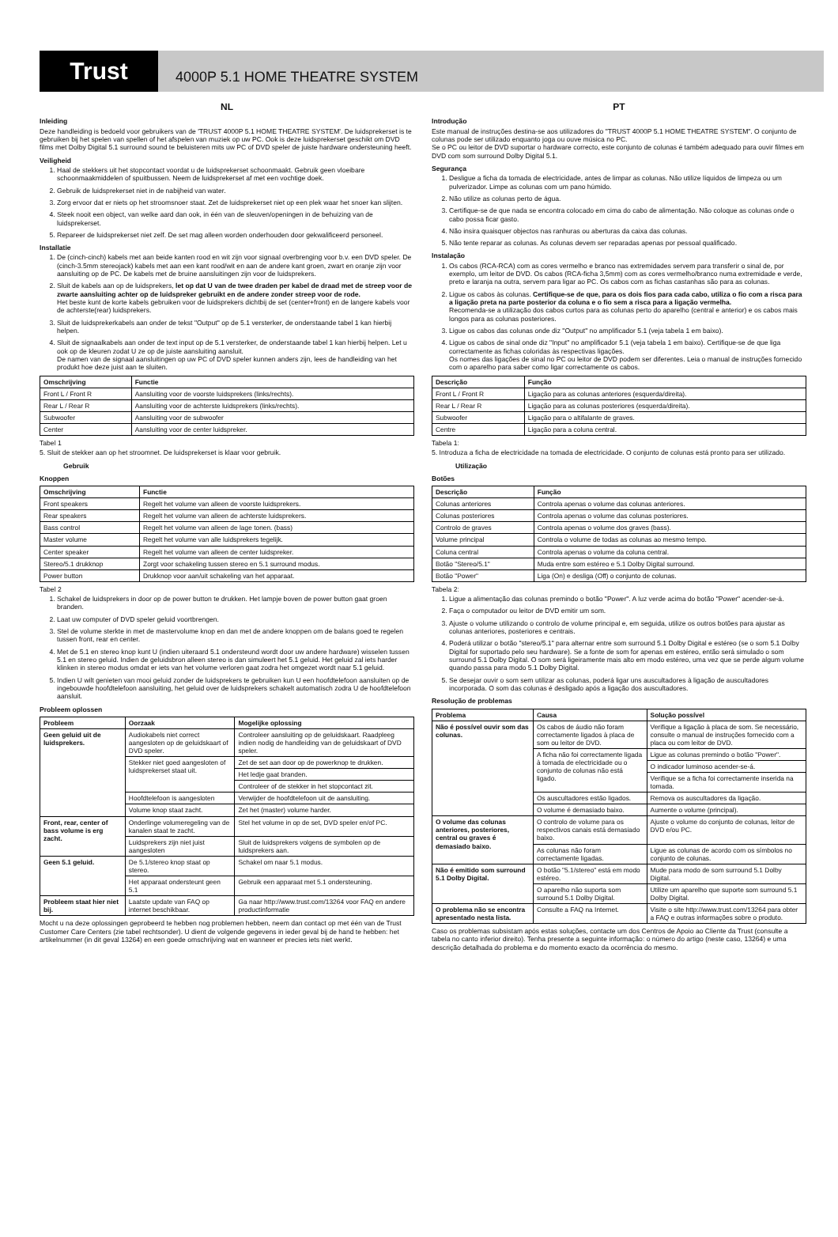Trust
4000P 5.1 HOME THEATRE SYSTEM
NL
Inleiding
Deze handleiding is bedoeld voor gebruikers van de 'TRUST 4000P 5.1 HOME THEATRE SYSTEM'. De luidsprekerset is te gebruiken bij het spelen van spellen of het afspelen van muziek op uw PC. Ook is deze luidsprekerset geschikt om DVD films met Dolby Digital 5.1 surround sound te beluisteren mits uw PC of DVD speler de juiste hardware ondersteuning heeft.
Veiligheid
1. Haal de stekkers uit het stopcontact voordat u de luidsprekerset schoonmaakt. Gebruik geen vloeibare schoonmaakmiddelen of spuitbussen. Neem de luidsprekerset af met een vochtige doek.
2. Gebruik de luidsprekerset niet in de nabijheid van water.
3. Zorg ervoor dat er niets op het stroomsnoer staat. Zet de luidsprekerset niet op een plek waar het snoer kan slijten.
4. Steek nooit een object, van welke aard dan ook, in één van de sleuven/openingen in de behuizing van de luidsprekerset.
5. Repareer de luidsprekerset niet zelf. De set mag alleen worden onderhouden door gekwalificeerd personeel.
Installatie
1. De (cinch-cinch) kabels met aan beide kanten rood en wit zijn voor signaal overbrenging voor b.v. een DVD speler. De (cinch-3.5mm stereojack) kabels met aan een kant rood/wit en aan de andere kant groen, zwart en oranje zijn voor aansluiting op de PC. De kabels met de bruine aansluitingen zijn voor de luidsprekers.
2. Sluit de kabels aan op de luidsprekers, let op dat U van de twee draden per kabel de draad met de streep voor de zwarte aansluiting achter op de luidspreker gebruikt en de andere zonder streep voor de rode.
Het beste kunt de korte kabels gebruiken voor de luidsprekers dichtbij de set (center+front) en de langere kabels voor de achterste(rear) luidsprekers.
3. Sluit de luidsprekerkabels aan onder de tekst "Output" op de 5.1 versterker, de onderstaande tabel 1 kan hierbij helpen.
4. Sluit de signaalkabels aan onder de text input op de 5.1 versterker, de onderstaande tabel 1 kan hierbij helpen. Let u ook op de kleuren zodat U ze op de juiste aansluiting aansluit.
De namen van de signaal aansluitingen op uw PC of DVD speler kunnen anders zijn, lees de handleiding van het produkt hoe deze juist aan te sluiten.
| Omschrijving | Functie |
| --- | --- |
| Front L / Front R | Aansluiting voor de voorste luidsprekers (links/rechts). |
| Rear L / Rear R | Aansluiting voor de achterste luidsprekers (links/rechts). |
| Subwoofer | Aansluiting voor de subwoofer |
| Center | Aansluiting voor de center luidspreker. |
Tabel 1
5. Sluit de stekker aan op het stroomnet. De luidsprekerset is klaar voor gebruik.
Gebruik
Knoppen
| Omschrijving | Functie |
| --- | --- |
| Front speakers | Regelt het volume van alleen de voorste luidsprekers. |
| Rear speakers | Regelt het volume van alleen de achterste luidsprekers. |
| Bass control | Regelt het volume van alleen de lage tonen. (bass) |
| Master volume | Regelt het volume van alle luidsprekers tegelijk. |
| Center speaker | Regelt het volume van alleen de center luidspreker. |
| Stereo/5.1 drukknop | Zorgt voor schakeling tussen stereo en 5.1 surround modus. |
| Power button | Drukknop voor aan/uit schakeling van het apparaat. |
Tabel 2
1. Schakel de luidsprekers in door op de power button te drukken. Het lampje boven de power button gaat groen branden.
2. Laat uw computer of DVD speler geluid voortbrengen.
3. Stel de volume sterkte in met de mastervolume knop en dan met de andere knoppen om de balans goed te regelen tussen front, rear en center.
4. Met de 5.1 en stereo knop kunt U (indien uiteraard 5.1 ondersteund wordt door uw andere hardware) wisselen tussen 5.1 en stereo geluid. Indien de geluidsbron alleen stereo is dan simuleert het 5.1 geluid. Het geluid zal iets harder klinken in stereo modus omdat er iets van het volume verloren gaat zodra het omgezet wordt naar 5.1 geluid.
5. Indien U wilt genieten van mooi geluid zonder de luidsprekers te gebruiken kun U een hoofdtelefoon aansluiten op de ingebouwde hoofdtelefoon aansluiting, het geluid over de luidsprekers schakelt automatisch zodra U de hoofdtelefoon aansluit.
Probleem oplossen
| Probleem | Oorzaak | Mogelijke oplossing |
| --- | --- | --- |
| Geen geluid uit de luidsprekers. | Audiokabels niet correct aangesloten op de geluidskaart of DVD speler. | Controleer aansluiting op de geluidskaart. Raadpleeg indien nodig de handleiding van de geluidskaart of DVD speler. |
| | Stekker niet goed aangesloten of luidsprekerset staat uit. | Zet de set aan door op de powerknop te drukken. |
| | | Het ledje gaat branden. |
| | | Controleer of de stekker in het stopcontact zit. |
| | Hoofdtelefoon is aangesloten | Verwijder de hoofdtelefoon uit de aansluiting. |
| | Volume knop staat zacht. | Zet het (master) volume harder. |
| Front, rear, center of bass volume is erg zacht. | Onderlinge volumeregeling van de kanalen staat te zacht. | Stel het volume in op de set, DVD speler en/of PC. |
| | Luidsprekers zijn niet juist aangesloten | Sluit de luidsprekers volgens de symbolen op de luidsprekers aan. |
| Geen 5.1 geluid. | De 5.1/stereo knop staat op stereo. | Schakel om naar 5.1 modus. |
| | Het apparaat ondersteunt geen 5.1 | Gebruik een apparaat met 5.1 ondersteuning. |
| Probleem staat hier niet bij. | Laatste update van FAQ op internet beschikbaar. | Ga naar http://www.trust.com/13264 voor FAQ en andere productinformatie |
Mocht u na deze oplossingen geprobeerd te hebben nog problemen hebben, neem dan contact op met één van de Trust Customer Care Centers (zie tabel rechtsonder). U dient de volgende gegevens in ieder geval bij de hand te hebben: het artikelnummer (in dit geval 13264) en een goede omschrijving wat en wanneer er precies iets niet werkt.
PT
Introdução
Este manual de instruções destina-se aos utilizadores do "TRUST 4000P 5.1 HOME THEATRE SYSTEM". O conjunto de colunas pode ser utilizado enquanto joga ou ouve música no PC.
Se o PC ou leitor de DVD suportar o hardware correcto, este conjunto de colunas é também adequado para ouvir filmes em DVD com som surround Dolby Digital 5.1.
Segurança
1. Desligue a ficha da tomada de electricidade, antes de limpar as colunas. Não utilize líquidos de limpeza ou um pulverizador. Limpe as colunas com um pano húmido.
2. Não utilize as colunas perto de água.
3. Certifique-se de que nada se encontra colocado em cima do cabo de alimentação. Não coloque as colunas onde o cabo possa ficar gasto.
4. Não insira quaisquer objectos nas ranhuras ou aberturas da caixa das colunas.
5. Não tente reparar as colunas. As colunas devem ser reparadas apenas por pessoal qualificado.
Instalação
1. Os cabos (RCA-RCA) com as cores vermelho e branco nas extremidades servem para transferir o sinal de, por exemplo, um leitor de DVD. Os cabos (RCA-ficha 3,5mm) com as cores vermelho/branco numa extremidade e verde, preto e laranja na outra, servem para ligar ao PC. Os cabos com as fichas castanhas são para as colunas.
2. Ligue os cabos às colunas. Certifique-se de que, para os dois fios para cada cabo, utiliza o fio com a risca para a ligação preta na parte posterior da coluna e o fio sem a risca para a ligação vermelha.
Recomenda-se a utilização dos cabos curtos para as colunas perto do aparelho (central e anterior) e os cabos mais longos para as colunas posteriores.
3. Ligue os cabos das colunas onde diz "Output" no amplificador 5.1 (veja tabela 1 em baixo).
4. Ligue os cabos de sinal onde diz "Input" no amplificador 5.1 (veja tabela 1 em baixo). Certifique-se de que liga correctamente as fichas coloridas às respectivas ligações.
Os nomes das ligações de sinal no PC ou leitor de DVD podem ser diferentes. Leia o manual de instruções fornecido com o aparelho para saber como ligar correctamente os cabos.
| Descrição | Função |
| --- | --- |
| Front L / Front R | Ligação para as colunas anteriores (esquerda/direita). |
| Rear L / Rear R | Ligação para as colunas posteriores (esquerda/direita). |
| Subwoofer | Ligação para o altifalante de graves. |
| Centre | Ligação para a coluna central. |
Tabela 1:
5. Introduza a ficha de electricidade na tomada de electricidade. O conjunto de colunas está pronto para ser utilizado.
Utilização
Botões
| Descrição | Função |
| --- | --- |
| Colunas anteriores | Controla apenas o volume das colunas anteriores. |
| Colunas posteriores | Controla apenas o volume das colunas posteriores. |
| Controlo de graves | Controla apenas o volume dos graves (bass). |
| Volume principal | Controla o volume de todas as colunas ao mesmo tempo. |
| Coluna central | Controla apenas o volume da coluna central. |
| Botão "Stereo/5.1" | Muda entre som estéreo e 5.1 Dolby Digital surround. |
| Botão "Power" | Liga (On) e desliga (Off) o conjunto de colunas. |
Tabela 2:
1. Ligue a alimentação das colunas premindo o botão "Power". A luz verde acima do botão "Power" acender-se-á.
2. Faça o computador ou leitor de DVD emitir um som.
3. Ajuste o volume utilizando o controlo de volume principal e, em seguida, utilize os outros botões para ajustar as colunas anteriores, posteriores e centrais.
4. Poderá utilizar o botão "stereo/5.1" para alternar entre som surround 5.1 Dolby Digital e estéreo (se o som 5.1 Dolby Digital for suportado pelo seu hardware). Se a fonte de som for apenas em estéreo, então será simulado o som surround 5.1 Dolby Digital. O som será ligeiramente mais alto em modo estéreo, uma vez que se perde algum volume quando passa para modo 5.1 Dolby Digital.
5. Se desejar ouvir o som sem utilizar as colunas, poderá ligar uns auscultadores à ligação de auscultadores incorporada. O som das colunas é desligado após a ligação dos auscultadores.
Resolução de problemas
| Problema | Causa | Solução possível |
| --- | --- | --- |
| Não é possível ouvir som das colunas. | Os cabos de áudio não foram correctamente ligados à placa de som ou leitor de DVD. | Verifique a ligação à placa de som. Se necessário, consulte o manual de instruções fornecido com a placa ou com leitor de DVD. |
| | A ficha não foi correctamente ligada à tomada de electricidade ou o conjunto de colunas não está ligado. | Ligue as colunas premindo o botão "Power". |
| | | O indicador luminoso acender-se-á. |
| | | Verifique se a ficha foi correctamente inserida na tomada. |
| | Os auscultadores estão ligados. | Remova os auscultadores da ligação. |
| | O volume é demasiado baixo. | Aumente o volume (principal). |
| O volume das colunas anteriores, posteriores, central ou graves é demasiado baixo. | O controlo de volume para os respectivos canais está demasiado baixo. | Ajuste o volume do conjunto de colunas, leitor de DVD e/ou PC. |
| | As colunas não foram correctamente ligadas. | Ligue as colunas de acordo com os símbolos no conjunto de colunas. |
| Não é emitido som surround 5.1 Dolby Digital. | O botão "5.1/stereo" está em modo estéreo. | Mude para modo de som surround 5.1 Dolby Digital. |
| | O aparelho não suporta som surround 5.1 Dolby Digital. | Utilize um aparelho que suporte som surround 5.1 Dolby Digital. |
| O problema não se encontra apresentado nesta lista. | Consulte a FAQ na Internet. | Visite o site http://www.trust.com/13264 para obter a FAQ e outras informações sobre o produto. |
Caso os problemas subsistam após estas soluções, contacte um dos Centros de Apoio ao Cliente da Trust (consulte a tabela no canto inferior direito). Tenha presente a seguinte informação: o número do artigo (neste caso, 13264) e uma descrição detalhada do problema e do momento exacto da ocorrência do mesmo.